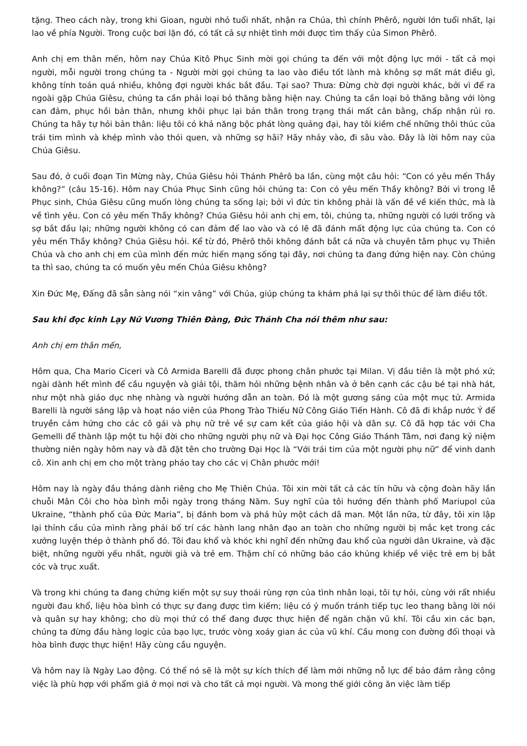tặng. Theo cách này, trong khi Gioan, người nhỏ tuổi nhất, nhận ra Chúa, thì chính Phêrô, người lớn tuổi nhất, lại lao về phía Người. Trong cuộc bơi lặn đó, có tất cả sự nhiệt tình mới được tìm thấy của Simon Phêrô.
Anh chị em thân mến, hôm nay Chúa Kitô Phục Sinh mời gọi chúng ta đến với một động lực mới - tất cả mọi người, mỗi người trong chúng ta - Người mời gọi chúng ta lao vào điều tốt lành mà không sợ mất mát điều gì, không tính toán quá nhiều, không đợi người khác bắt đầu. Tại sao? Thưa: Đừng chờ đợi người khác, bởi vì để ra ngoài gặp Chúa Giêsu, chúng ta cần phải loại bỏ thăng bằng hiện nay. Chúng ta cần loại bỏ thăng bằng với lòng can đảm, phục hồi bản thân, nhưng khôi phục lại bản thân trong trạng thái mất cân bằng, chấp nhận rủi ro. Chúng ta hãy tự hỏi bản thân: liệu tôi có khả năng bộc phát lòng quảng đại, hay tôi kiềm chế những thôi thúc của trái tim mình và khép mình vào thói quen, và những sợ hãi? Hãy nhảy vào, đi sâu vào. Đây là lời hôm nay của Chúa Giêsu.
Sau đó, ở cuối đoạn Tin Mừng này, Chúa Giêsu hỏi Thánh Phêrô ba lần, cùng một câu hỏi: “Con có yêu mến Thầy không?” (câu 15-16). Hôm nay Chúa Phục Sinh cũng hỏi chúng ta: Con có yêu mến Thầy không? Bởi vì trong lễ Phục sinh, Chúa Giêsu cũng muốn lòng chúng ta sống lại; bởi vì đức tin không phải là vấn đề về kiến thức, mà là về tình yêu. Con có yêu mến Thầy không? Chúa Giêsu hỏi anh chị em, tôi, chúng ta, những người có lưới trống và sợ bắt đầu lại; những người không có can đảm để lao vào và có lẽ đã đánh mất động lực của chúng ta. Con có yêu mến Thầy không? Chúa Giêsu hỏi. Kể từ đó, Phêrô thôi không đánh bắt cá nữa và chuyên tâm phục vụ Thiên Chúa và cho anh chị em của mình đến mức hiến mạng sống tại đây, nơi chúng ta đang đứng hiện nay. Còn chúng ta thì sao, chúng ta có muốn yêu mến Chúa Giêsu không?
Xin Đức Mẹ, Đấng đã sẵn sàng nói “xin vâng” với Chúa, giúp chúng ta khám phá lại sự thôi thúc để làm điều tốt.
Sau khi đọc kinh Lạy Nữ Vương Thiên Đàng, Đức Thánh Cha nói thêm như sau:
Anh chị em thân mến,
Hôm qua, Cha Mario Ciceri và Cô Armida Barelli đã được phong chân phước tại Milan. Vị đầu tiên là một phó xứ; ngài dành hết mình để cầu nguyện và giải tội, thăm hỏi những bệnh nhân và ở bên cạnh các cậu bé tại nhà hát, như một nhà giáo dục nhẹ nhàng và người hướng dẫn an toàn. Đó là một gương sáng của một mục tử. Armida Barelli là người sáng lập và hoạt náo viên của Phong Trào Thiếu Nữ Công Giáo Tiến Hành. Cô đã đi khắp nước Ý để truyền cảm hứng cho các cô gái và phụ nữ trẻ về sự cam kết của giáo hội và dân sự. Cô đã hợp tác với Cha Gemelli để thành lập một tu hội đời cho những người phụ nữ và Đại học Công Giáo Thánh Tâm, nơi đang kỷ niệm thường niên ngày hôm nay và đã đặt tên cho trường Đại Học là “Với trái tim của một người phụ nữ” để vinh danh cô. Xin anh chị em cho một tràng pháo tay cho các vị Chân phước mới!
Hôm nay là ngày đầu tháng dành riêng cho Mẹ Thiên Chúa. Tôi xin mời tất cả các tín hữu và cộng đoàn hãy lần chuỗi Mân Côi cho hòa bình mỗi ngày trong tháng Năm. Suy nghĩ của tôi hướng đến thành phố Mariupol của Ukraine, “thành phố của Đức Maria”, bị đánh bom và phá hủy một cách dã man. Một lần nữa, từ đây, tôi xin lập lại thỉnh cầu của mình rằng phải bố trí các hành lang nhân đạo an toàn cho những người bị mắc kẹt trong các xưởng luyện thép ở thành phố đó. Tôi đau khổ và khóc khi nghĩ đến những đau khổ của người dân Ukraine, và đặc biệt, những người yếu nhất, người già và trẻ em. Thậm chí có những báo cáo khủng khiếp về việc trẻ em bị bắt cóc và trục xuất.
Và trong khi chúng ta đang chứng kiến một sự suy thoái rùng rợn của tình nhân loại, tôi tự hỏi, cùng với rất nhiều người đau khổ, liệu hòa bình có thực sự đang được tìm kiếm; liệu có ý muốn tránh tiếp tục leo thang bằng lời nói và quân sự hay không; cho dù mọi thứ có thể đang được thực hiện để ngăn chặn vũ khí. Tôi cầu xin các bạn, chúng ta đừng đầu hàng logic của bạo lực, trước vòng xoáy gian ác của vũ khí. Cầu mong con đường đối thoại và hòa bình được thực hiện! Hãy cùng cầu nguyện.
Và hôm nay là Ngày Lao động. Có thể nó sẽ là một sự kích thích để làm mới những nỗ lực để bảo đảm rằng công việc là phù hợp với phẩm giá ở mọi nơi và cho tất cả mọi người. Và mong thế giới công ăn việc làm tiếp